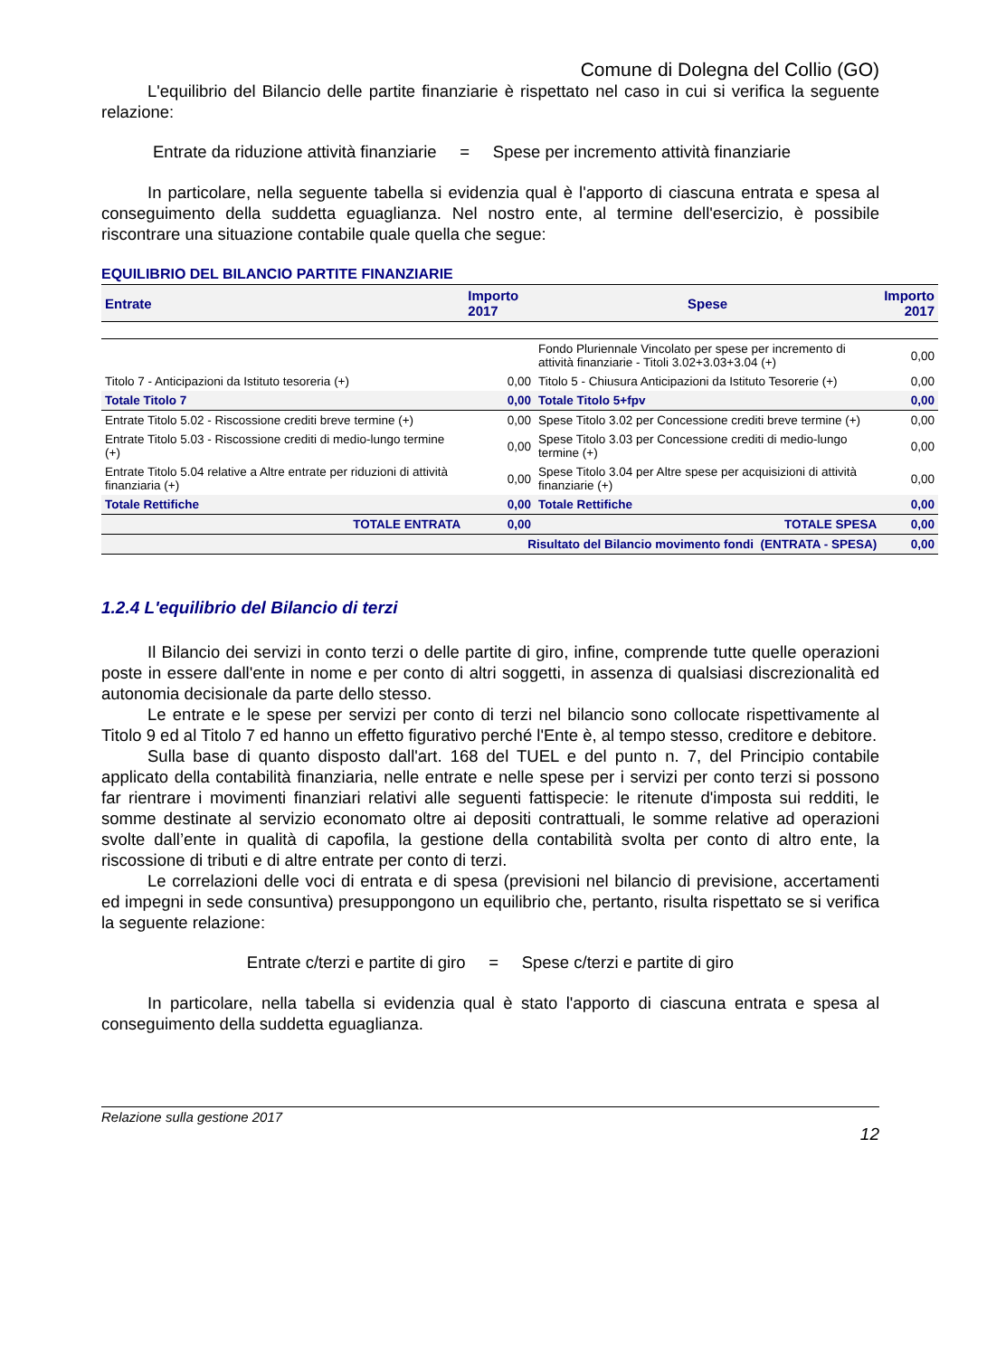Comune di Dolegna del Collio (GO)
L'equilibrio del Bilancio delle partite finanziarie è rispettato nel caso in cui si verifica la seguente relazione:
Entrate da riduzione attività finanziarie = Spese per incremento attività finanziarie
In particolare, nella seguente tabella si evidenzia qual è l'apporto di ciascuna entrata e spesa al conseguimento della suddetta eguaglianza. Nel nostro ente, al termine dell'esercizio, è possibile riscontrare una situazione contabile quale quella che segue:
EQUILIBRIO DEL BILANCIO PARTITE FINANZIARIE
| Entrate | Importo 2017 | Spese | Importo 2017 |
| --- | --- | --- | --- |
| | | Fondo Pluriennale Vincolato per spese per incremento di attività finanziarie - Titoli 3.02+3.03+3.04 (+) | 0,00 |
| Titolo 7 - Anticipazioni da Istituto tesoreria (+) | 0,00 | Titolo 5 - Chiusura Anticipazioni da Istituto Tesorerie (+) | 0,00 |
| Totale Titolo 7 | 0,00 | Totale Titolo 5+fpv | 0,00 |
| Entrate Titolo 5.02 - Riscossione crediti breve termine (+) | 0,00 | Spese Titolo 3.02 per Concessione crediti breve termine (+) | 0,00 |
| Entrate Titolo 5.03 - Riscossione crediti di medio-lungo termine (+) | 0,00 | Spese Titolo 3.03 per Concessione crediti di medio-lungo termine (+) | 0,00 |
| Entrate Titolo 5.04 relative a Altre entrate per riduzioni di attività finanziaria (+) | 0,00 | Spese Titolo 3.04 per Altre spese per acquisizioni di attività finanziarie (+) | 0,00 |
| Totale Rettifiche | 0,00 | Totale Rettifiche | 0,00 |
| TOTALE ENTRATA | 0,00 | TOTALE SPESA | 0,00 |
| Risultato del Bilancio movimento fondi (ENTRATA - SPESA) | | | 0,00 |
1.2.4 L'equilibrio del Bilancio di terzi
Il Bilancio dei servizi in conto terzi o delle partite di giro, infine, comprende tutte quelle operazioni poste in essere dall'ente in nome e per conto di altri soggetti, in assenza di qualsiasi discrezionalità ed autonomia decisionale da parte dello stesso.
Le entrate e le spese per servizi per conto di terzi nel bilancio sono collocate rispettivamente al Titolo 9 ed al Titolo 7 ed hanno un effetto figurativo perché l'Ente è, al tempo stesso, creditore e debitore.
Sulla base di quanto disposto dall'art. 168 del TUEL e del punto n. 7, del Principio contabile applicato della contabilità finanziaria, nelle entrate e nelle spese per i servizi per conto terzi si possono far rientrare i movimenti finanziari relativi alle seguenti fattispecie: le ritenute d'imposta sui redditi, le somme destinate al servizio economato oltre ai depositi contrattuali, le somme relative ad operazioni svolte dall’ente in qualità di capofila, la gestione della contabilità svolta per conto di altro ente, la riscossione di tributi e di altre entrate per conto di terzi.
Le correlazioni delle voci di entrata e di spesa (previsioni nel bilancio di previsione, accertamenti ed impegni in sede consuntiva) presuppongono un equilibrio che, pertanto, risulta rispettato se si verifica la seguente relazione:
Entrate c/terzi e partite di giro = Spese c/terzi e partite di giro
In particolare, nella tabella si evidenzia qual è stato l'apporto di ciascuna entrata e spesa al conseguimento della suddetta eguaglianza.
Relazione sulla gestione 2017
12